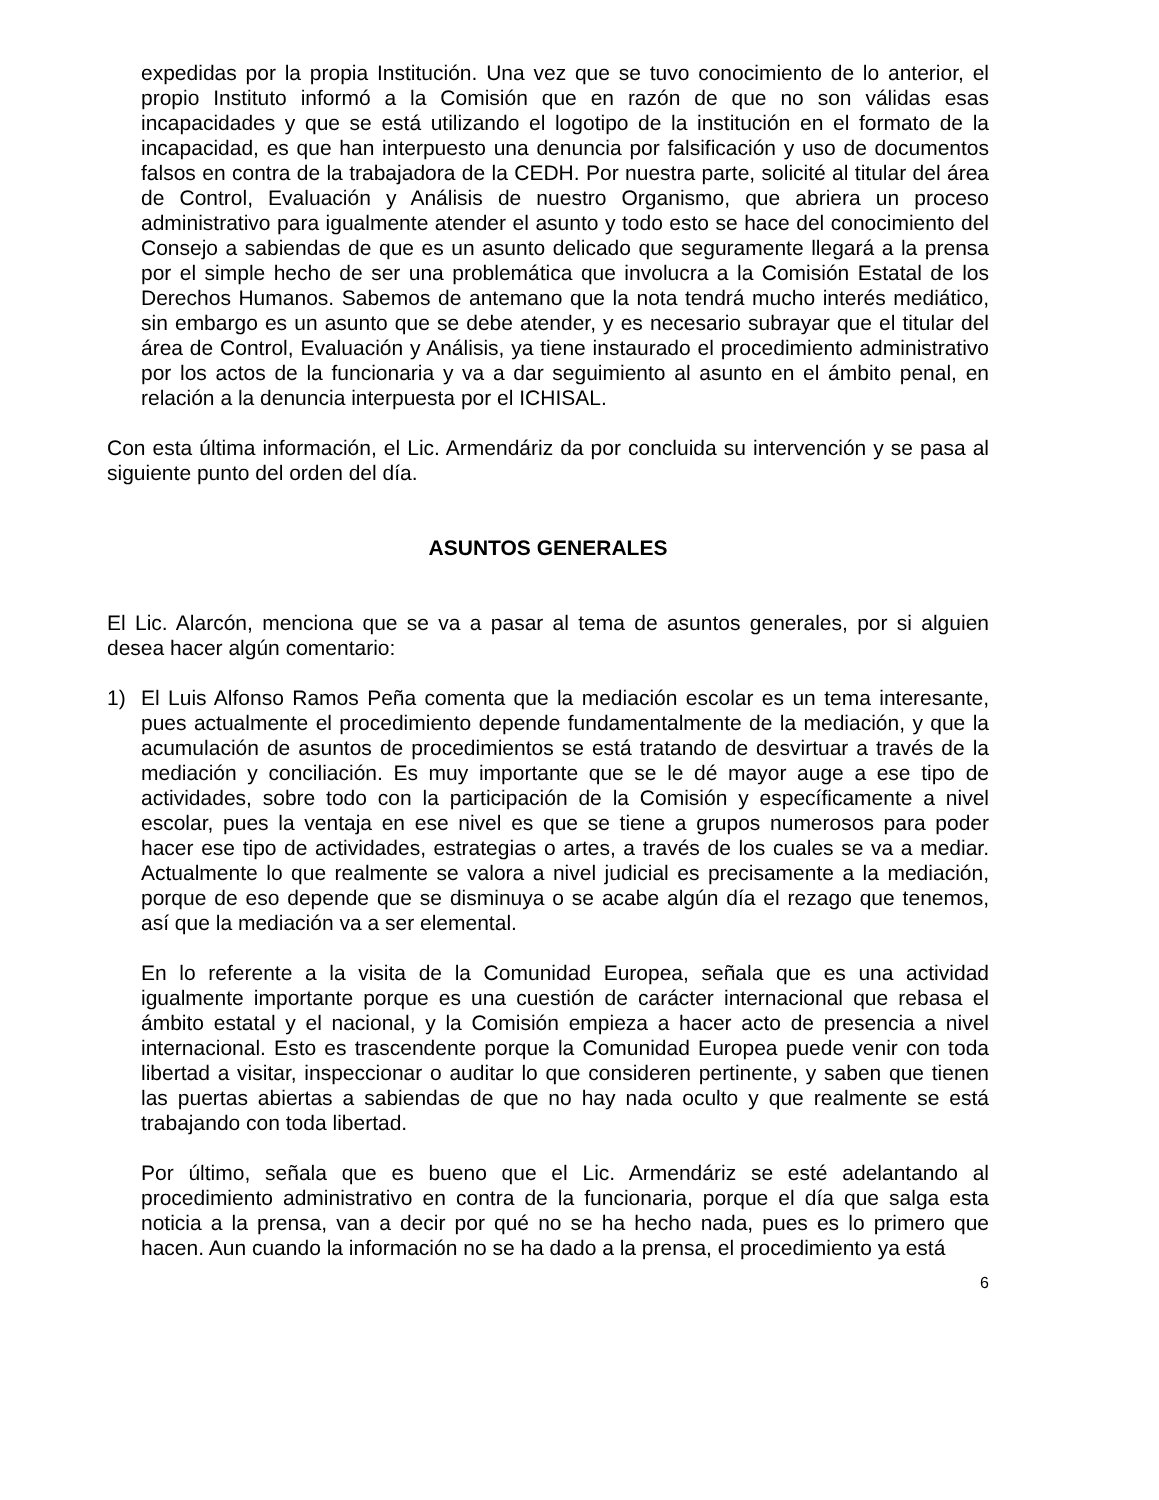expedidas por la propia Institución. Una vez que se tuvo conocimiento de lo anterior, el propio Instituto informó a la Comisión que en razón de que no son válidas esas incapacidades y que se está utilizando el logotipo de la institución en el formato de la incapacidad, es que han interpuesto una denuncia por falsificación y uso de documentos falsos en contra de la trabajadora de la CEDH. Por nuestra parte, solicité al titular del área de Control, Evaluación y Análisis de nuestro Organismo, que abriera un proceso administrativo para igualmente atender el asunto y todo esto se hace del conocimiento del Consejo a sabiendas de que es un asunto delicado que seguramente llegará a la prensa por el simple hecho de ser una problemática que involucra a la Comisión Estatal de los Derechos Humanos. Sabemos de antemano que la nota tendrá mucho interés mediático, sin embargo es un asunto que se debe atender, y es necesario subrayar que el titular del área de Control, Evaluación y Análisis, ya tiene instaurado el procedimiento administrativo por los actos de la funcionaria y va a dar seguimiento al asunto en el ámbito penal, en relación a la denuncia interpuesta por el ICHISAL.
Con esta última información, el Lic. Armendáriz da por concluida su intervención y se pasa al siguiente punto del orden del día.
ASUNTOS GENERALES
El Lic. Alarcón, menciona que se va a pasar al tema de asuntos generales, por si alguien desea hacer algún comentario:
1) El Luis Alfonso Ramos Peña comenta que la mediación escolar es un tema interesante, pues actualmente el procedimiento depende fundamentalmente de la mediación, y que la acumulación de asuntos de procedimientos se está tratando de desvirtuar a través de la mediación y conciliación. Es muy importante que se le dé mayor auge a ese tipo de actividades, sobre todo con la participación de la Comisión y específicamente a nivel escolar, pues la ventaja en ese nivel es que se tiene a grupos numerosos para poder hacer ese tipo de actividades, estrategias o artes, a través de los cuales se va a mediar. Actualmente lo que realmente se valora a nivel judicial es precisamente a la mediación, porque de eso depende que se disminuya o se acabe algún día el rezago que tenemos, así que la mediación va a ser elemental.
En lo referente a la visita de la Comunidad Europea, señala que es una actividad igualmente importante porque es una cuestión de carácter internacional que rebasa el ámbito estatal y el nacional, y la Comisión empieza a hacer acto de presencia a nivel internacional. Esto es trascendente porque la Comunidad Europea puede venir con toda libertad a visitar, inspeccionar o auditar lo que consideren pertinente, y saben que tienen las puertas abiertas a sabiendas de que no hay nada oculto y que realmente se está trabajando con toda libertad.
Por último, señala que es bueno que el Lic. Armendáriz se esté adelantando al procedimiento administrativo en contra de la funcionaria, porque el día que salga esta noticia a la prensa, van a decir por qué no se ha hecho nada, pues es lo primero que hacen. Aun cuando la información no se ha dado a la prensa, el procedimiento ya está
6